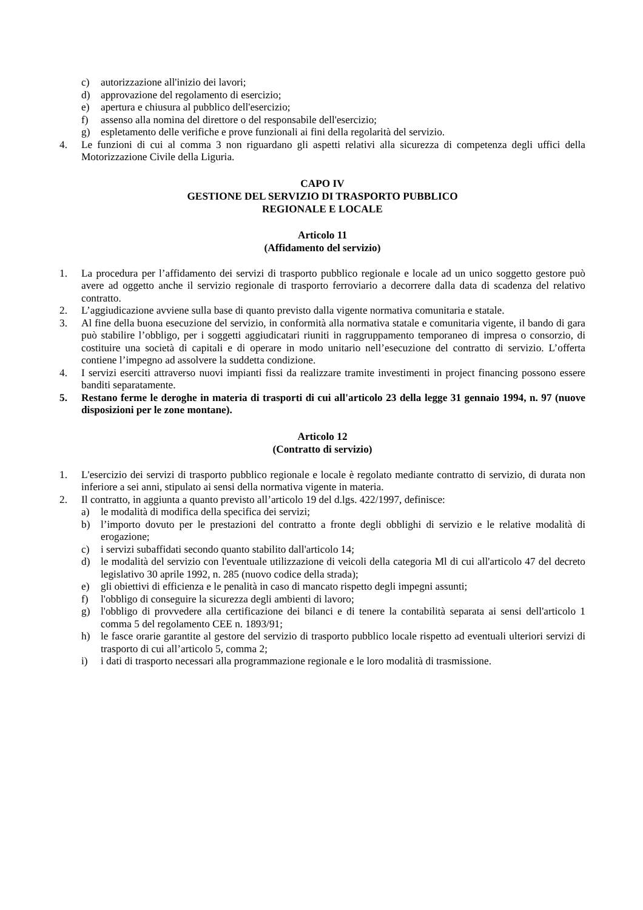c) autorizzazione all'inizio dei lavori;
d) approvazione del regolamento di esercizio;
e) apertura e chiusura al pubblico dell'esercizio;
f) assenso alla nomina del direttore o del responsabile dell'esercizio;
g) espletamento delle verifiche e prove funzionali ai fini della regolarità del servizio.
4. Le funzioni di cui al comma 3 non riguardano gli aspetti relativi alla sicurezza di competenza degli uffici della Motorizzazione Civile della Liguria.
CAPO IV
GESTIONE DEL SERVIZIO DI TRASPORTO PUBBLICO
REGIONALE E LOCALE
Articolo 11
(Affidamento del servizio)
1. La procedura per l’affidamento dei servizi di trasporto pubblico regionale e locale ad un unico soggetto gestore può avere ad oggetto anche il servizio regionale di trasporto ferroviario a decorrere dalla data di scadenza del relativo contratto.
2. L’aggiudicazione avviene sulla base di quanto previsto dalla vigente normativa comunitaria e statale.
3. Al fine della buona esecuzione del servizio, in conformità alla normativa statale e comunitaria vigente, il bando di gara può stabilire l’obbligo, per i soggetti aggiudicatari riuniti in raggruppamento temporaneo di impresa o consorzio, di costituire una società di capitali e di operare in modo unitario nell’esecuzione del contratto di servizio. L’offerta contiene l’impegno ad assolvere la suddetta condizione.
4. I servizi eserciti attraverso nuovi impianti fissi da realizzare tramite investimenti in project financing possono essere banditi separatamente.
5. Restano ferme le deroghe in materia di trasporti di cui all'articolo 23 della legge 31 gennaio 1994, n. 97 (nuove disposizioni per le zone montane).
Articolo 12
(Contratto di servizio)
1. L'esercizio dei servizi di trasporto pubblico regionale e locale è regolato mediante contratto di servizio, di durata non inferiore a sei anni, stipulato ai sensi della normativa vigente in materia.
2. Il contratto, in aggiunta a quanto previsto all’articolo 19 del d.lgs. 422/1997, definisce:
a) le modalità di modifica della specifica dei servizi;
b) l’importo dovuto per le prestazioni del contratto a fronte degli obblighi di servizio e le relative modalità di erogazione;
c) i servizi subaffidati secondo quanto stabilito dall'articolo 14;
d) le modalità del servizio con l'eventuale utilizzazione di veicoli della categoria Ml di cui all'articolo 47 del decreto legislativo 30 aprile 1992, n. 285 (nuovo codice della strada);
e) gli obiettivi di efficienza e le penalità in caso di mancato rispetto degli impegni assunti;
f) l'obbligo di conseguire la sicurezza degli ambienti di lavoro;
g) l'obbligo di provvedere alla certificazione dei bilanci e di tenere la contabilità separata ai sensi dell'articolo 1 comma 5 del regolamento CEE n. 1893/91;
h) le fasce orarie garantite al gestore del servizio di trasporto pubblico locale rispetto ad eventuali ulteriori servizi di trasporto di cui all’articolo 5, comma 2;
i) i dati di trasporto necessari alla programmazione regionale e le loro modalità di trasmissione.